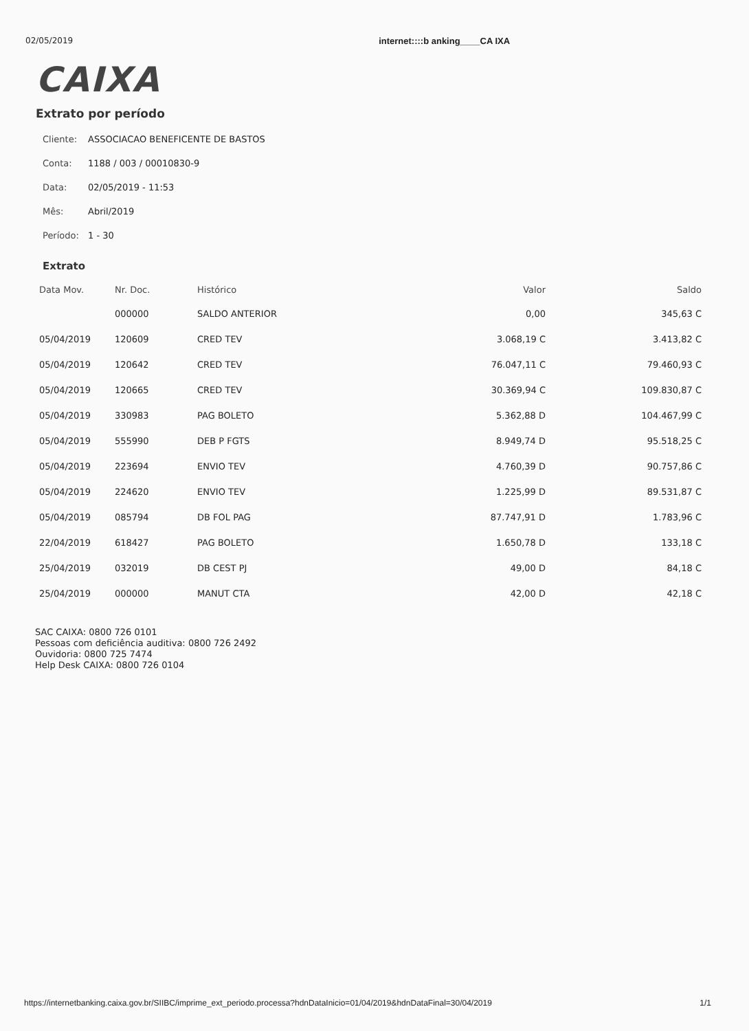02/05/2019 internet::::b anking____CA IXA
CAIXA
Extrato por período
Cliente: ASSOCIACAO BENEFICENTE DE BASTOS
Conta: 1188 / 003 / 00010830-9
Data: 02/05/2019 - 11:53
Mês: Abril/2019
Período: 1 - 30
Extrato
| Data Mov. | Nr. Doc. | Histórico | Valor | Saldo |
| --- | --- | --- | --- | --- |
| | 000000 | SALDO ANTERIOR | 0,00 | 345,63 C |
| 05/04/2019 | 120609 | CRED TEV | 3.068,19 C | 3.413,82 C |
| 05/04/2019 | 120642 | CRED TEV | 76.047,11 C | 79.460,93 C |
| 05/04/2019 | 120665 | CRED TEV | 30.369,94 C | 109.830,87 C |
| 05/04/2019 | 330983 | PAG BOLETO | 5.362,88 D | 104.467,99 C |
| 05/04/2019 | 555990 | DEB P FGTS | 8.949,74 D | 95.518,25 C |
| 05/04/2019 | 223694 | ENVIO TEV | 4.760,39 D | 90.757,86 C |
| 05/04/2019 | 224620 | ENVIO TEV | 1.225,99 D | 89.531,87 C |
| 05/04/2019 | 085794 | DB FOL PAG | 87.747,91 D | 1.783,96 C |
| 22/04/2019 | 618427 | PAG BOLETO | 1.650,78 D | 133,18 C |
| 25/04/2019 | 032019 | DB CEST PJ | 49,00 D | 84,18 C |
| 25/04/2019 | 000000 | MANUT CTA | 42,00 D | 42,18 C |
SAC CAIXA: 0800 726 0101
Pessoas com deficiência auditiva: 0800 726 2492
Ouvidoria: 0800 725 7474
Help Desk CAIXA: 0800 726 0104
https://internetbanking.caixa.gov.br/SIIBC/imprime_ext_periodo.processa?hdnDataInicio=01/04/2019&hdnDataFinal=30/04/2019 1/1